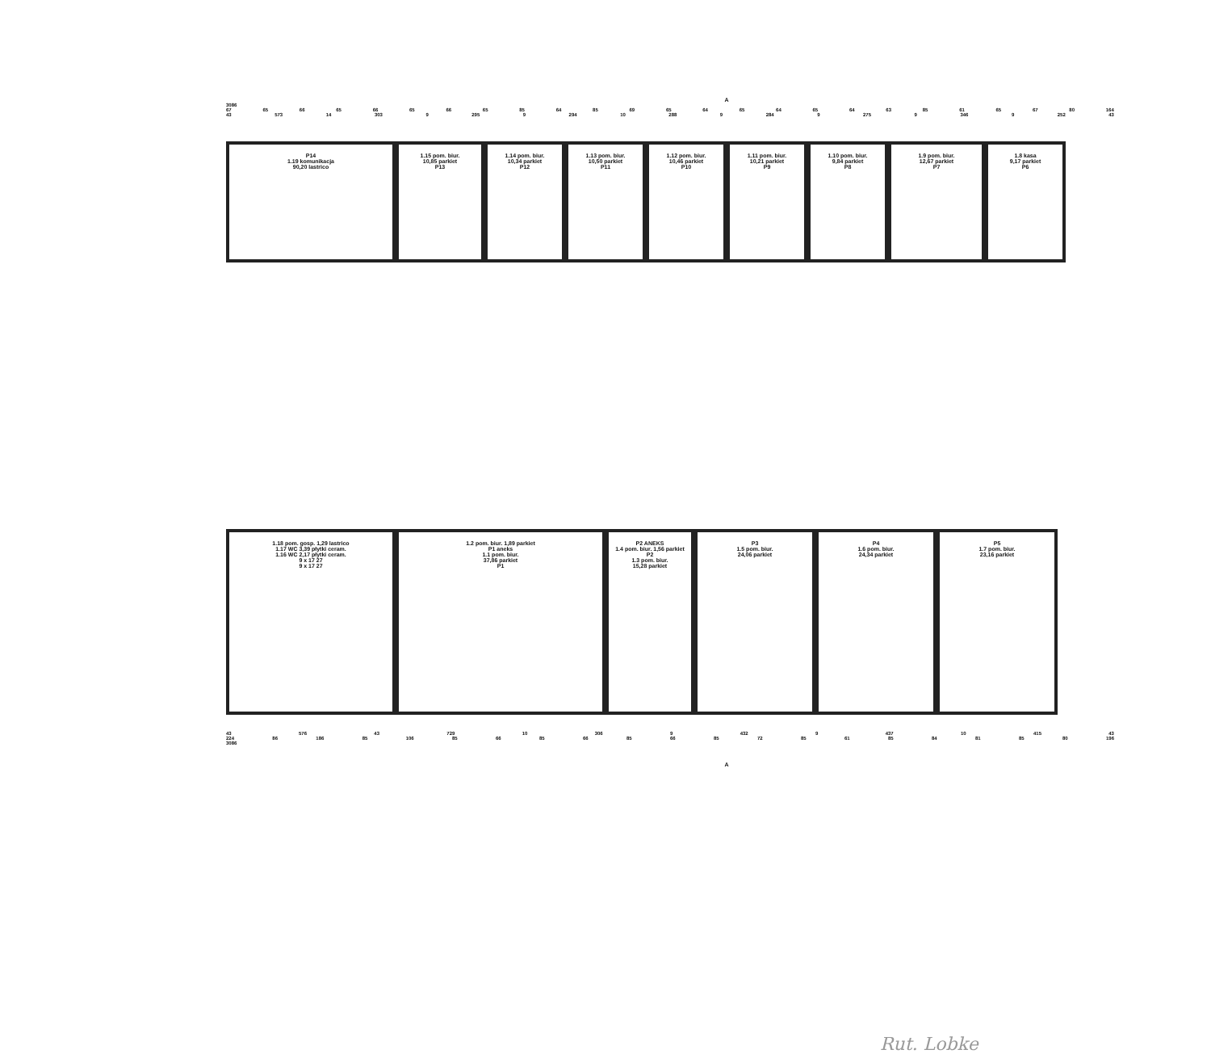A
3086
67 65 66 65 66 65 66 65 85 64 85 69 65 64 65 64 65 64 63 85 61 65 67 80 164
43 573 14 303 9 295 9 294 10 288 9 284 9 275 9 346 9 252 43
P14
1.19 komunikacja
90,20 lastrico
1.15 pom. biur.
10,85 parkiet
P13
1.14 pom. biur.
10,34 parkiet
P12
1.13 pom. biur.
10,50 parkiet
P11
1.12 pom. biur.
10,46 parkiet
P10
1.11 pom. biur.
10,21 parkiet
P9
1.10 pom. biur.
9,84 parkiet
P8
1.9 pom. biur.
12,67 parkiet
P7
1.8 kasa
9,17 parkiet
P6
1.18 pom. gosp. 1,29 lastrico
1.17 WC 3,39 płytki ceram.
1.16 WC 2,17 płytki ceram.
9 x 17 27
9 x 17 27
1.2 pom. biur. 1,89 parkiet
P1 aneks
1.1 pom. biur.
37,86 parkiet
P1
P2 ANEKS
1.4 pom. biur. 1,56 parkiet
P2
1.3 pom. biur.
15,28 parkiet
P3
1.5 pom. biur.
24,06 parkiet
P4
1.6 pom. biur.
24,34 parkiet
P5
1.7 pom. biur.
23,16 parkiet
43 576 43 729 10 306 9 432 9 437 10 415 43
224 86 186 85 106 85 66 85 66 85 66 85 72 85 61 85 84 81 85 80 196
3086
A
Rut. Lobke